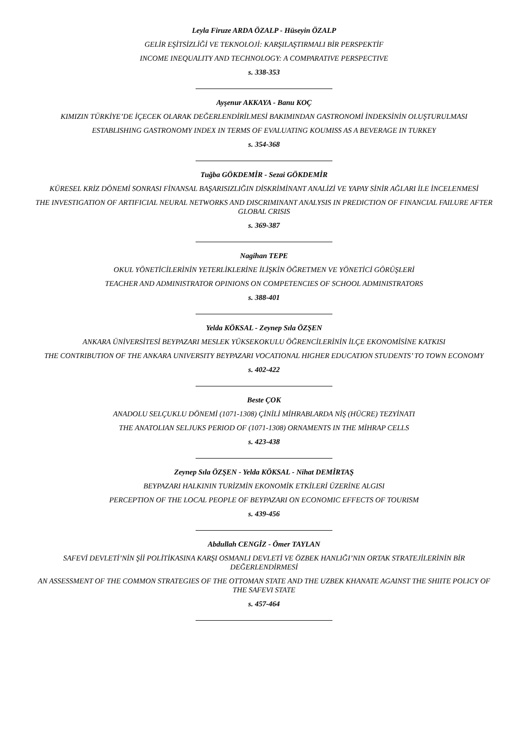Leyla Firuze ARDA ÖZALP - Hüseyin ÖZALP
GELİR EŞİTSİZLİĞİ VE TEKNOLOJİ: KARŞILAŞTIRMALI BİR PERSPEKTİF
INCOME INEQUALITY AND TECHNOLOGY: A COMPARATIVE PERSPECTIVE
s. 338-353
Ayşenur AKKAYA - Banu KOÇ
KIMIZIN TÜRKİYE’DE İÇECEK OLARAK DEĞERLENDİRİLMESİ BAKIMINDAN GASTRONOMİ İNDEKSİNİN OLUŞTURULMASI
ESTABLISHING GASTRONOMY INDEX IN TERMS OF EVALUATING KOUMISS AS A BEVERAGE IN TURKEY
s. 354-368
Tuğba GÖKDEMİR - Sezai GÖKDEMİR
KÜRESEL KRİZ DÖNEMİ SONRASI FİNANSAL BAŞARISIZLIĞIN DİSKRİMİNANT ANALİZİ VE YAPAY SİNİR AĞLARI İLE İNCELENMESİ
THE INVESTIGATION OF ARTIFICIAL NEURAL NETWORKS AND DISCRIMINANT ANALYSIS IN PREDICTION OF FINANCIAL FAILURE AFTER GLOBAL CRISIS
s. 369-387
Nagihan TEPE
OKUL YÖNETİCİLERİNİN YETERLİKLERİNE İLİŞKİN ÖĞRETMEN VE YÖNETİCİ GÖRÜŞLERİ
TEACHER AND ADMINISTRATOR OPINIONS ON COMPETENCIES OF SCHOOL ADMINISTRATORS
s. 388-401
Yelda KÖKSAL - Zeynep Sıla ÖZŞEN
ANKARA ÜNİVERSİTESİ BEYPAZARI MESLEK YÜKSEKOKULU ÖĞRENCİLERİNİN İLÇE EKONOMİSİNE KATKISI
THE CONTRIBUTION OF THE ANKARA UNIVERSITY BEYPAZARI VOCATIONAL HIGHER EDUCATION STUDENTS’ TO TOWN ECONOMY
s. 402-422
Beste ÇOK
ANADOLU SELÇUKLU DÖNEMİ (1071-1308) ÇİNİLİ MİHRABLARDA NİŞ (HÜCRE) TEZYİNATI
THE ANATOLIAN SELJUKS PERIOD OF (1071-1308) ORNAMENTS IN THE MİHRAP CELLS
s. 423-438
Zeynep Sıla ÖZŞEN - Yelda KÖKSAL - Nihat DEMİRTAŞ
BEYPAZARI HALKININ TURİZMİN EKONOMİK ETKİLERİ ÜZERİNE ALGISI
PERCEPTION OF THE LOCAL PEOPLE OF BEYPAZARI ON ECONOMIC EFFECTS OF TOURISM
s. 439-456
Abdullah CENGİZ - Ömer TAYLAN
SAFEVİ DEVLETİ’NİN Şİİ POLİTİKASINA KARŞI OSMANLI DEVLETİ VE ÖZBEK HANLIĞI’NIN ORTAK STRATEJİLERİNİN BİR DEĞERLENDİRMESİ
AN ASSESSMENT OF THE COMMON STRATEGIES OF THE OTTOMAN STATE AND THE UZBEK KHANATE AGAINST THE SHIITE POLICY OF THE SAFEVI STATE
s. 457-464